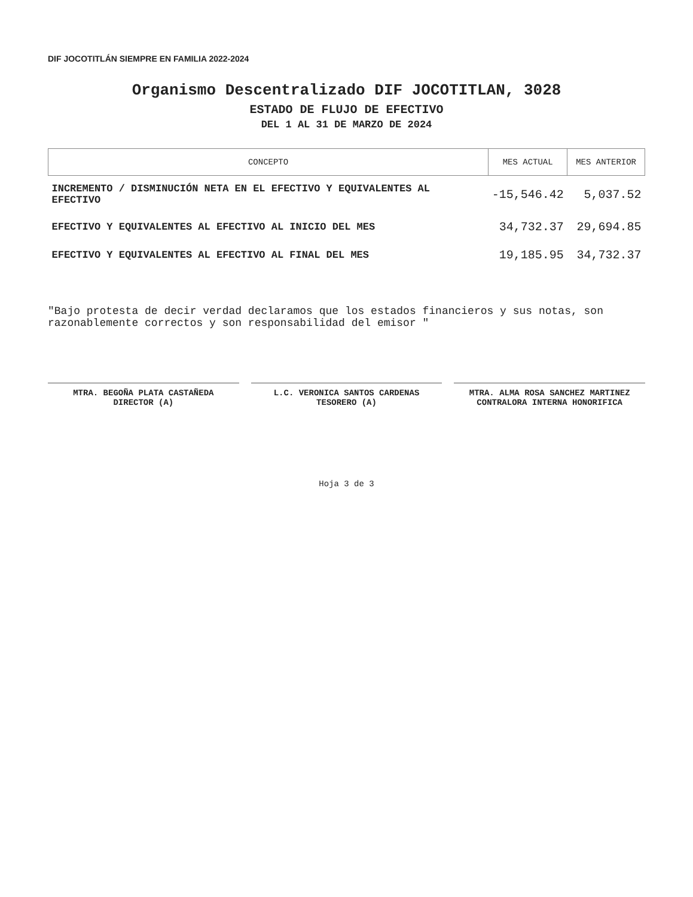DIF JOCOTITLÁN SIEMPRE EN FAMILIA 2022-2024
Organismo Descentralizado DIF JOCOTITLAN, 3028
ESTADO DE FLUJO DE EFECTIVO
DEL 1 AL 31 DE MARZO DE 2024
| CONCEPTO | MES ACTUAL | MES ANTERIOR |
| --- | --- | --- |
| INCREMENTO / DISMINUCIÓN NETA EN EL EFECTIVO Y EQUIVALENTES AL EFECTIVO | -15,546.42 | 5,037.52 |
| EFECTIVO Y EQUIVALENTES AL EFECTIVO AL INICIO DEL MES | 34,732.37 | 29,694.85 |
| EFECTIVO Y EQUIVALENTES AL EFECTIVO AL FINAL DEL MES | 19,185.95 | 34,732.37 |
"Bajo protesta de decir verdad declaramos que los estados financieros y sus notas, son razonablemente correctos y son responsabilidad del emisor "
MTRA. BEGOÑA PLATA CASTAÑEDA
DIRECTOR (A)
L.C. VERONICA SANTOS CARDENAS
TESORERO (A)
MTRA. ALMA ROSA SANCHEZ MARTINEZ
CONTRALORA INTERNA HONORIFICA
Hoja 3 de 3